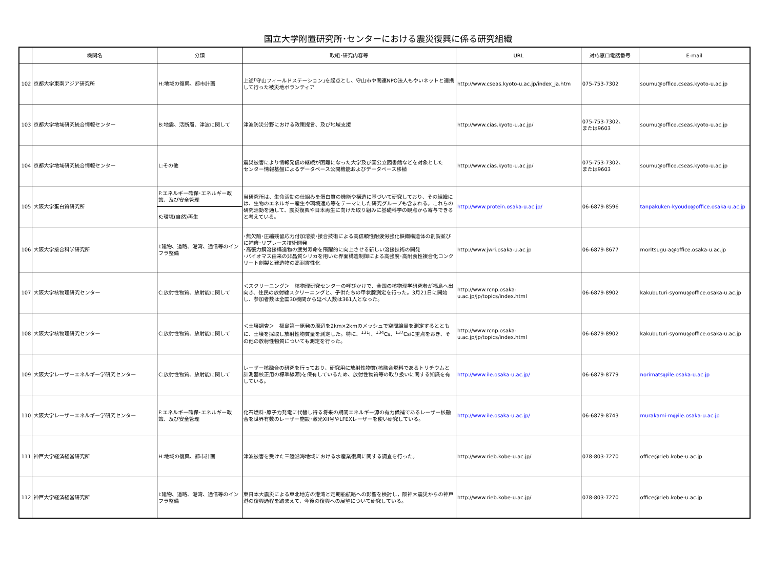国立大学附置研究所･センターにおける震災復興に係る研究組織
| | 機関名 | 分類 | 取組･研究内容等 | URL | 対応窓口電話番号 | E-mail |
| --- | --- | --- | --- | --- | --- | --- |
| 102 | 京都大学東南アジア研究所 | H:地域の復興、都市計画 | 上述｢守山フィールドステーション｣を起点とし、守山市や関連NPO法人もやいネットと連携して行った被災地ボランティア | http://www.cseas.kyoto-u.ac.jp/index_ja.htm | 075-753-7302 | soumu@office.cseas.kyoto-u.ac.jp |
| 103 | 京都大学地域研究統合情報センター | B:地震、活断層、津波に関して | 津波防災分野における政策提言、及び地域支援 | http://www.cias.kyoto-u.ac.jp/ | 075-753-7302、 または9603 | soumu@office.cseas.kyoto-u.ac.jp |
| 104 | 京都大学地域研究統合情報センター | L:その他 | 震災被害により情報発信の継続が困難になった大学及び国公立図書館などを対象とした センター情報基盤によるデータベース公開機能およびデータベース移植 | http://www.cias.kyoto-u.ac.jp/ | 075-753-7302、 または9603 | soumu@office.cseas.kyoto-u.ac.jp |
| 105 | 大阪大学蛋白質研究所 | F:エネルギー確保･エネルギー政策、及び安全管理 | 当研究所は、生命活動の仕組みを蛋白質の機能や構造に基づいて研究しており、その組織には、生物のエネルギー産生や環境適応等をテーマにした研究グループも含まれる。これらの研究活動を通して、震災復興や日本再生に向けた取り組みに基礎科学の観点から寄与できると考えている。 | http://www.protein.osaka-u.ac.jp/ | 06-6879-8596 | tanpakuken-kyoudo@office.osaka-u.ac.jp |
| | | K:環境(自然)再生 | | | | |
| 106 | 大阪大学接合科学研究所 | I:建物、道路、港湾、通信等のインフラ整備 | ･無欠陥･圧縮残留応力付加溶接･接合技術による高信頼性耐疲労強化鉄鋼構造体の創製並びに補修･リプレース技術開発 ･高張力鋼溶接構造物の疲労寿命を飛躍的に向上させる新しい溶接技術の開発 ･バイオマス由来の非晶質シリカを用いた界面構造制御による高強度･高耐食性複合化コンクリート創製と建造物の高耐震性化 | http://www.jwri.osaka-u.ac.jp | 06-6879-8677 | moritsugu-a@office.osaka-u.ac.jp |
| 107 | 大阪大学核物理研究センター | C:放射性物質、放射能に関して | ＜スクリーニング＞ 核物理研究センターの呼びかけで、全国の核物理学研究者が福島へ出向き、住民の放射線スクリーニングと、子供たちの甲状腺測定を行った。3月21日に開始し、参加者数は全国30機関から延べ人数は361人となった。 | http://www.rcnp.osaka-u.ac.jp/jp/topics/index.html | 06-6879-8902 | kakubuturi-syomu@office.osaka-u.ac.jp |
| 108 | 大阪大学核物理研究センター | C:放射性物質、放射能に関して | ＜土壌調査＞ 福島第一原発の周辺を2km×2kmのメッシュで空間線量を測定するとともに、土壌を採取し放射性物質量を測定した。特に、<sup>131</sup>I、<sup>134</sup>Cs、<sup>137</sup>Csに重点をおき、その他の放射性物質についても測定を行った。 | http://www.rcnp.osaka-u.ac.jp/jp/topics/index.html | 06-6879-8902 | kakubuturi-syomu@office.osaka-u.ac.jp |
| 109 | 大阪大学レーザーエネルギー学研究センター | C:放射性物質、放射能に関して | レーザー核融合の研究を行っており、研究用に放射性物質(核融合燃料であるトリチウムと計測器校正用の標準線源)を保有しているため、放射性物質等の取り扱いに関する知識を有している。 | http://www.ile.osaka-u.ac.jp/ | 06-6879-8779 | norimats@ile.osaka-u.ac.jp |
| 110 | 大阪大学レーザーエネルギー学研究センター | F:エネルギー確保･エネルギー政策、及び安全管理 | 化石燃料･原子力発電に代替し得る将来の期間エネルギー源の有力候補であるレーザー核融合を世界有数のレーザー施設･激光XII号やLFEXレーザーを使い研究している。 | http://www.ile.osaka-u.ac.jp/ | 06-6879-8743 | murakami-m@ile.osaka-u.ac.jp |
| 111 | 神戸大学経済経営研究所 | H:地域の復興、都市計画 | 津波被害を受けた三陸沿海地域における水産業復興に関する調査を行った。 | http://www.rieb.kobe-u.ac.jp/ | 078-803-7270 | office@rieb.kobe-u.ac.jp |
| 112 | 神戸大学経済経営研究所 | I:建物、道路、港湾、通信等のインフラ整備 | 東日本大震災による東北地方の港湾と定期船航路への影響を検討し，阪神大震災からの神戸港の復興過程を踏まえて，今後の復興への展望について研究している。 | http://www.rieb.kobe-u.ac.jp/ | 078-803-7270 | office@rieb.kobe-u.ac.jp |